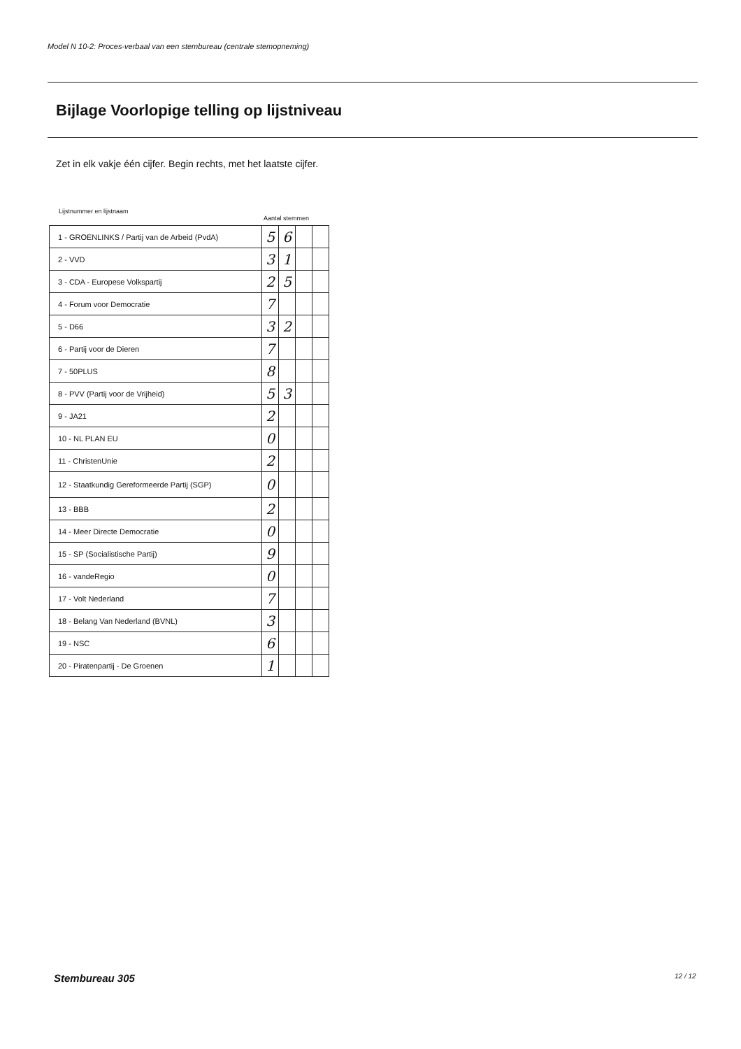Model N 10-2: Proces-verbaal van een stembureau (centrale stemopneming)
Bijlage Voorlopige telling op lijstniveau
Zet in elk vakje één cijfer. Begin rechts, met het laatste cijfer.
Lijstnummer en lijstnaam
Aantal stemmen
| 1 - GROENLINKS / Partij van de Arbeid (PvdA) | 5 | 6 | | |
| 2 - VVD | 3 | 1 | | |
| 3 - CDA - Europese Volkspartij | 2 | 5 | | |
| 4 - Forum voor Democratie | 7 | | | |
| 5 - D66 | 3 | 2 | | |
| 6 - Partij voor de Dieren | 7 | | | |
| 7 - 50PLUS | 8 | | | |
| 8 - PVV (Partij voor de Vrijheid) | 5 | 3 | | |
| 9 - JA21 | 2 | | | |
| 10 - NL PLAN EU | 0 | | | |
| 11 - ChristenUnie | 2 | | | |
| 12 - Staatkundig Gereformeerde Partij (SGP) | 0 | | | |
| 13 - BBB | 2 | | | |
| 14 - Meer Directe Democratie | 0 | | | |
| 15 - SP (Socialistische Partij) | 9 | | | |
| 16 - vandeRegio | 0 | | | |
| 17 - Volt Nederland | 7 | | | |
| 18 - Belang Van Nederland (BVNL) | 3 | | | |
| 19 - NSC | 6 | | | |
| 20 - Piratenpartij - De Groenen | 1 | | | |
Stembureau 305 12 / 12